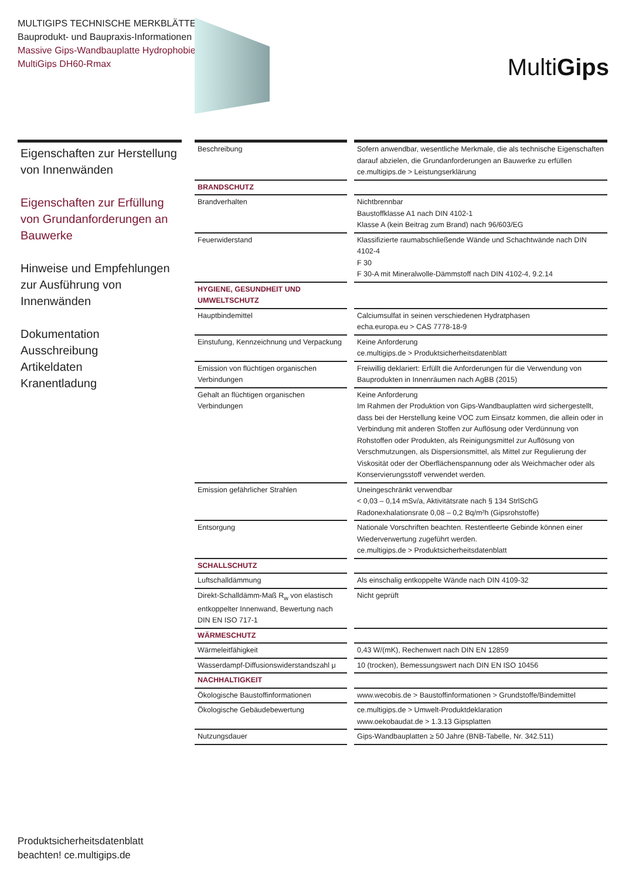MULTIGIPS TECHNISCHE MERKBLÄTTER
Bauprodukt- und Baupraxis-Informationen
Massive Gips-Wandbauplatte Hydrophobiert
MultiGips DH60-Rmax
MultiGips
Eigenschaften zur Herstellung von Innenwänden
Eigenschaften zur Erfüllung von Grundanforderungen an Bauwerke
Hinweise und Empfehlungen zur Ausführung von Innenwänden
Dokumentation
Ausschreibung
Artikeldaten
Kranentladung
| Beschreibung | | Sofern anwendbar, wesentliche Merkmale, die als technische Eigenschaften darauf abzielen, die Grundanforderungen an Bauwerke zu erfüllen ce.multigips.de > Leistungserklärung |
| BRANDSCHUTZ | | |
| Brandverhalten | | Nichtbrennbar Baustoffklasse A1 nach DIN 4102-1 Klasse A (kein Beitrag zum Brand) nach 96/603/EG |
| Feuerwiderstand | | Klassifizierte raumabschließende Wände und Schachtwände nach DIN 4102-4 F 30 F 30-A mit Mineralwolle-Dämmstoff nach DIN 4102-4, 9.2.14 |
| HYGIENE, GESUNDHEIT UND UMWELTSCHUTZ | | |
| Hauptbindemittel | | Calciumsulfat in seinen verschiedenen Hydratphasen echa.europa.eu > CAS 7778-18-9 |
| Einstufung, Kennzeichnung und Verpackung | | Keine Anforderung ce.multigips.de > Produktsicherheitsdatenblatt |
| Emission von flüchtigen organischen Verbindungen | | Freiwillig deklariert: Erfüllt die Anforderungen für die Verwendung von Bauprodukten in Innenräumen nach AgBB (2015) |
| Gehalt an flüchtigen organischen Verbindungen | | Keine Anforderung Im Rahmen der Produktion von Gips-Wandbauplatten wird sichergestellt, dass bei der Herstellung keine VOC zum Einsatz kommen, die allein oder in Verbindung mit anderen Stoffen zur Auflösung oder Verdünnung von Rohstoffen oder Produkten, als Reinigungsmittel zur Auflösung von Verschmutzungen, als Dispersionsmittel, als Mittel zur Regulierung der Viskosität oder der Oberflächenspannung oder als Weichmacher oder als Konservierungsstoff verwendet werden. |
| Emission gefährlicher Strahlen | | Uneingeschränkt verwendbar < 0,03 – 0,14 mSv/a, Aktivitätsrate nach § 134 StrlSchG Radonexhalationsrate 0,08 – 0,2 Bq/m²h (Gipsrohstoffe) |
| Entsorgung | | Nationale Vorschriften beachten. Restentleerte Gebinde können einer Wiederverwertung zugeführt werden. ce.multigips.de > Produktsicherheitsdatenblatt |
| SCHALLSCHUTZ | | |
| Luftschalldämmung | | Als einschalig entkoppelte Wände nach DIN 4109-32 |
| Direkt-Schalldämm-Maß R<sub>w</sub> von elastisch entkoppelter Innenwand, Bewertung nach DIN EN ISO 717-1 | | Nicht geprüft |
| WÄRMESCHUTZ | | |
| Wärmeleitfähigkeit | | 0,43 W/(mK), Rechenwert nach DIN EN 12859 |
| Wasserdampf-Diffusionswiderstandszahl μ | | 10 (trocken), Bemessungswert nach DIN EN ISO 10456 |
| NACHHALTIGKEIT | | |
| Ökologische Baustoffinformationen | | www.wecobis.de > Baustoffinformationen > Grundstoffe/Bindemittel |
| Ökologische Gebäudebewertung | | ce.multigips.de > Umwelt-Produktdeklaration www.oekobaudat.de > 1.3.13 Gipsplatten |
| Nutzungsdauer | | Gips-Wandbauplatten ≥ 50 Jahre (BNB-Tabelle, Nr. 342.511) |
Produktsicherheitsdatenblatt
beachten! ce.multigips.de